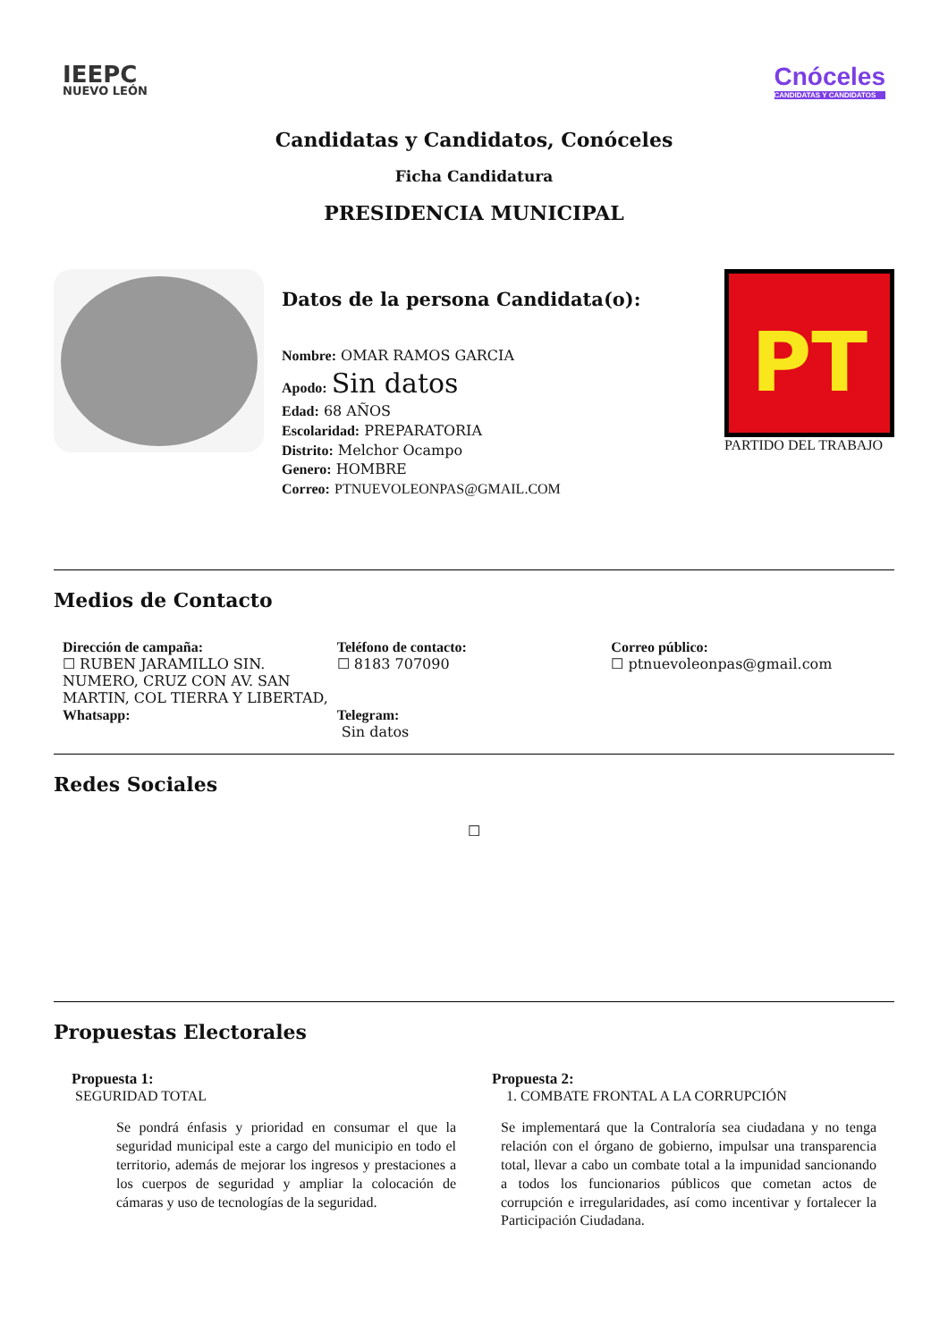IEEPC
NUEVO LEÓN
Cnóceles
CANDIDATAS Y CANDIDATOS
Candidatas y Candidatos, Conóceles
Ficha Candidatura
PRESIDENCIA MUNICIPAL
Datos de la persona Candidata(o):
Nombre: OMAR RAMOS GARCIA
Apodo: Sin datos
Edad: 68 AÑOS
Escolaridad: PREPARATORIA
Distrito: Melchor Ocampo
Genero: HOMBRE
Correo: PTNUEVOLEONPAS@GMAIL.COM
PT
PARTIDO DEL TRABAJO
Medios de Contacto
Dirección de campaña:
☐ RUBEN JARAMILLO SIN. NUMERO, CRUZ CON AV. SAN MARTIN, COL TIERRA Y LIBERTAD,
Whatsapp:
Teléfono de contacto:
☐ 8183 707090
Telegram:
Sin datos
Correo público:
☐ ptnuevoleonpas@gmail.com
Redes Sociales
☐
Propuestas Electorales
Propuesta 1:
SEGURIDAD TOTAL
Se pondrá énfasis y prioridad en consumar el que la seguridad municipal este a cargo del municipio en todo el territorio, además de mejorar los ingresos y prestaciones a los cuerpos de seguridad y ampliar la colocación de cámaras y uso de tecnologías de la seguridad.
Propuesta 2:
1. COMBATE FRONTAL A LA CORRUPCIÓN
Se implementará que la Contraloría sea ciudadana y no tenga relación con el órgano de gobierno, impulsar una transparencia total, llevar a cabo un combate total a la impunidad sancionando a todos los funcionarios públicos que cometan actos de corrupción e irregularidades, así como incentivar y fortalecer la Participación Ciudadana.